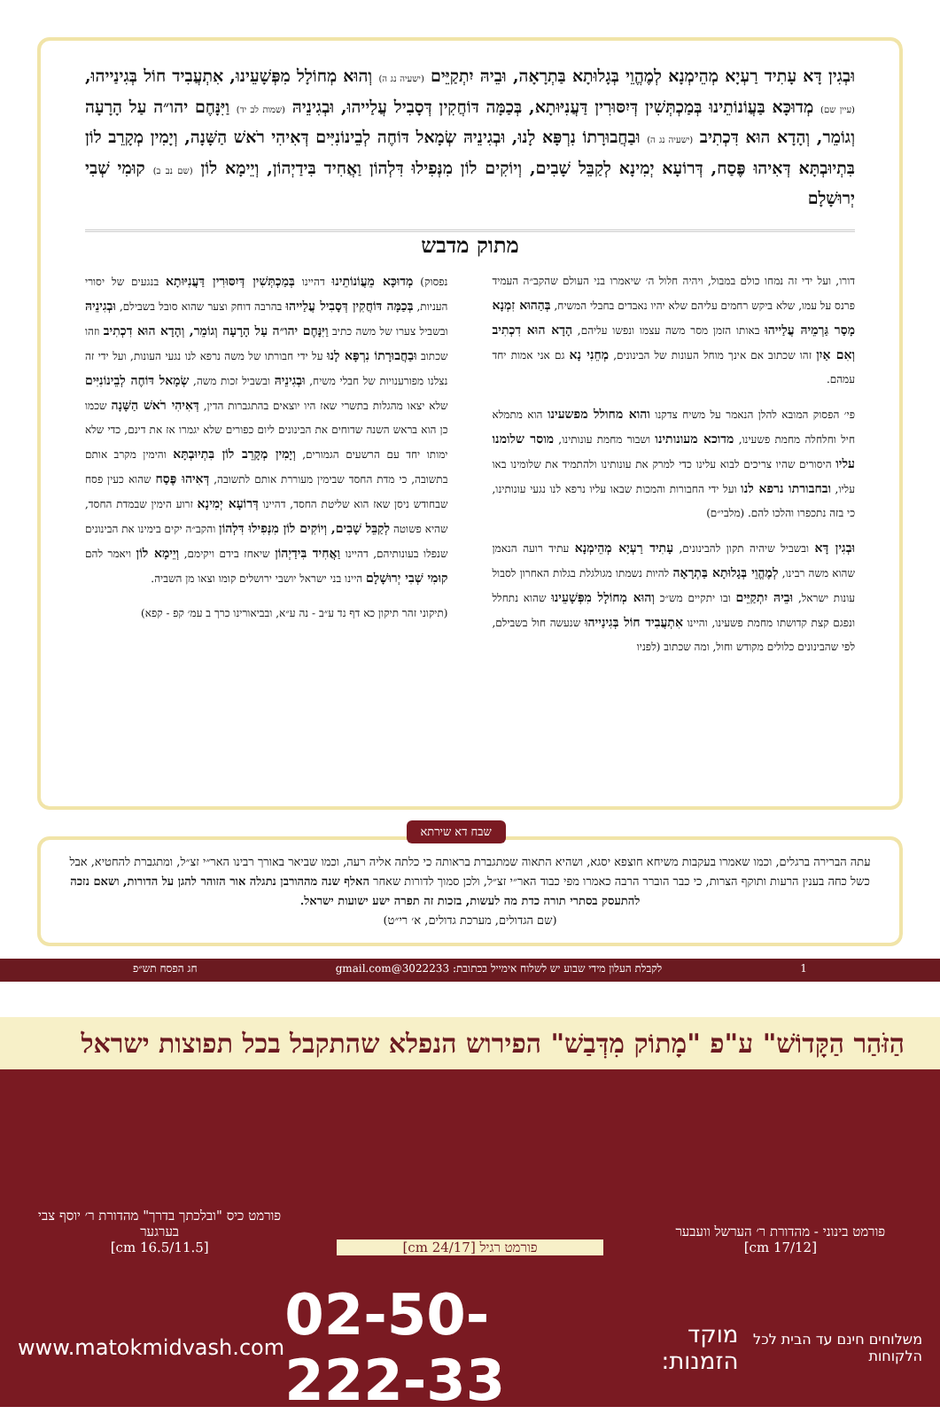וּבְגִין דָּא עָתִיד רַעְיָא מְהֵימְנָא לְמֶהֱוֵי בְּגָלוּתָא בַּתְרָאָה, וּבֵיהּ יִתְקַיֵּים (ישעיה נג ה) וְהוּא מְחוֹלָל מִפְּשָׁעֵינוּ, אִתְעֲבִיד חוֹל בְּגִינַייהוּ, (עיין שם) מְדוּכָּא בַּעֲוֹנוֹתֵינוּ בְּמַכְתְּשִׁין דְּיִסּוּרִין דַּעֲנִיּוּתָא, בְּכַמָּה דּוֹחֲקִין דְּסָבִיל עֲלַייהוּ, וּבְגִינֵיהּ (שמות לב יד) וַיִּנָּחֶם יהו״ה עַל הָרָעָה וְגוֹמֵר, וְהָדָא הוּא דִּכְתִיב (ישעיה נג ה) וּבַחֲבוּרָתוֹ נִרְפָּא לָנוּ, וּבְגִינֵיהּ שְׂמָאל דּוֹחֶה לְבֵינוֹנִיִּים דְּאִיהִי רֹאשׁ הַשָּׁנָה, וְיָמִין מְקָרֵב לוֹן בִּתְיוּבְתָּא דְּאִיהוּ פֶּסַח, דְּרוֹעָא יְמִינָא לְקַבֵּל שָׁבִים, וְיוֹקִים לוֹן מִנְּפִילוּ דִּלְהוֹן וַאֲחִיד בִּידַיְהוֹן, וְיֵימָא לוֹן (שם נב ב) קוּמִי שְׁבִי יְרוּשָׁלָם
מתוק מדבש
דורו, ועל ידי זה נמחו כולם במבול, ויהיה חלול ה׳ שיאמרו בני העולם שהקב״ה העמיד פרנס על עמו, שלא ביקש רחמים עליהם שלא יהיו נאבדים בחבלי המשיח, בְּהַהוּא זִמְנָא מָסַר גַּרְמֵיהּ עֲלַייהוּ באותו הזמן מסר משה עצמו ונפשו עליהם, הָדָא הוּא דִכְתִיב וְאִם אַיִן זהו שכתוב אם אינך מוחל העונות של הבינונים, מְחֵנִי נָא גם אני אמות יחד עמהם.
פי׳ הפסוק המובא להלן הנאמר על משיח צדקנו והוא מחולל מפשעינו הוא מתמלא חיל וחלחלה מחמת פשעינו, מדוכא מעונותינו ושבור מחמת עונותינו, מוסר שלומנו עליו היסורים שהיו צריכים לבוא עלינו כדי למרק את עונותינו ולהתמיד את שלומינו באו עליו, ובחבורתו נרפא לנו ועל ידי החבורות והמכות שבאו עליו נרפא לנו נגעי עונותינו, כי בזה נתכפרו והלכו להם. (מלבי״ם)
וּבְגִין דָּא ובשביל שיהיה תקון להבינונים, עָתִיד רַעְיָא מְהֵימְנָא עתיד רועה הנאמן שהוא משה רבינו, לְמֶהֱוֵי בְּגָלוּתָא בַּתְרָאָה להיות נשמתו מגולגלת בגלות האחרון לסבול עונות ישראל, וּבֵיהּ יִתְקַיֵּים ובו יתקיים מש״כ וְהוּא מְחוֹלָל מִפְּשָׁעֵינוּ שהוא נתחלל ונפגם קצת קדושתו מחמת פשעינו, והיינו אִתְעֲבִיד חוֹל בְּגִינַייהוּ שנעשה חול בשבילם, לפי שהבינונים כלולים מקודש וחול, ומה שכתוב (לפניו
נפסוק) מְדוּכָּא מֵעֲוֹנוֹתֵינוּ דהיינו בְּמַכְתְּשִׁין דְּיִסּוּרִין דַּעֲנִיּוּתָא בנגעים של יסורי העניות, בְּכַמָּה דּוֹחֲקִין דְּסָבִיל עֲלַייהוּ בהרבה דוחק וצער שהוא סובל בשבילם, וּבְגִינֵיהּ ובשביל צערו של משה כתיב וַיִּנָּחֶם יהו״ה עַל הָרָעָה וְגוֹמֵר, וְהָדָא הוּא דִכְתִיב וזהו שכתוב וּבַחֲבוּרָתוֹ נִרְפָּא לָנוּ על ידי חבורתו של משה נרפא לנו נגעי העונות, ועל ידי זה נצלנו מפורענויות של חבלי משיח, וּבְגִינֵיהּ ובשביל זכות משה, שְׂמָאל דּוֹחֶה לְבֵינוֹנִיִּים שלא יצאו מהגלות בתשרי שאז היו יוצאים בהתגברות הדין, דְּאִיהִי רֹאשׁ הַשָּׁנָה שכמו כן הוא בראש השנה שדוחים את הבינונים ליום כפורים שלא יגמרו אז את דינם, כדי שלא ימותו יחד עם הרשעים הגמורים, וְיָמִין מְקָרֵב לוֹן בִּתְיוּבְתָּא והימין מקרב אותם בתשובה, כי מדת החסד שבימין מעוררת אותם לתשובה, דְּאִיהוּ פֶּסַח שהוא כעין פסח שבחודש ניסן שאז הוא שליטת החסד, דהיינו דְּרוֹעָא יְמִינָא זרוע הימין שבמדת החסד, שהיא פשוטה לְקַבֵּל שָׁבִים, וְיוֹקִים לוֹן מִנְּפִילוּ דִּלְהוֹן והקב״ה יקים בימינו את הבינונים שנפלו בעונותיהם, דהיינו וַאֲחִיד בִּידַיְהוֹן שיאחז בידם ויקימם, וְיֵימָא לוֹן ויאמר להם קוּמִי שְׁבִי יְרוּשָׁלָם היינו בני ישראל יושבי ירושלים קומו וצאו מן השביה.
(תיקוני זהר תיקון כא דף נד ע״ב - נה ע״א, ובביאורינו כרך ב עמ׳ קפ - קפא)
שבח דא שירתא
עתה הברירה ברגלים, וכמו שאמרו בעקבות משיחא חוצפא יסגא, ושהיא התאוה שמתגברת בראותה כי כלתה אליה רעה, וכמו שביאר באורך רבינו האר״י זצ״ל, ומתגברת להחטיא, אבל כשל כחה בענין הרעות ותוקף הצרות, כי כבר הוברר הרבה כאמרו מפי כבוד האר״י זצ״ל, ולכן סמוך לדורות שאחר האלף שנה מההורבן נתגלה אור הזוהר להגן על הדורות, ושאם נזכה להתעסק בסתרי תורה כדת מה לעשות, בזכות זה תפרה ישע ישועות ישראל.
(שם הגדולים, מערכת גדולים, א׳ רי״ט)
1 לקבלת העלון מידי שבוע יש לשלוח אימייל בכתובת: 3022233@gmail.com חג הפסח תש״פ
הַזֹּהַר הַקָּדוֹשׁ" ע"פ "מָתוֹק מִדְּבַשׁ" הפירוש הנפלא שהתקבל בכל תפוצות ישראל
פורמט בינוני - מהדורת ר׳ הערשל וועבער
[17/12 cm]
פורמט רגיל [24/17 cm] פורמט כיס "ובלכתך בדרך" מהדורת ר׳ יוסף צבי בערגער
[16.5/11.5 cm]
משלוחים חינם עד הבית לכל הלקוחות מוקד הזמנות: 02-50-222-33 www.matokmidvash.com